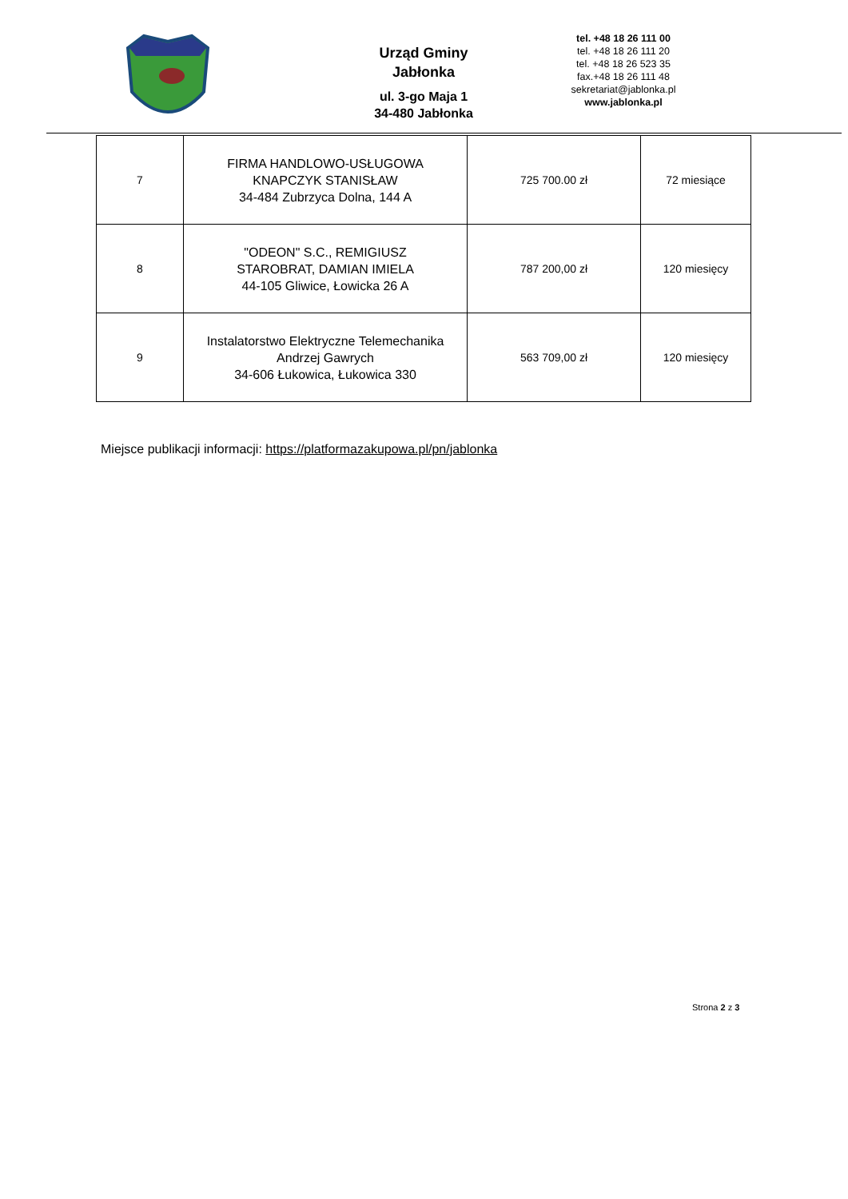Urząd Gminy
Jabłonka
ul. 3-go Maja 1
34-480 Jabłonka
tel. +48 18 26 111 00
tel. +48 18 26 111 20
tel. +48 18 26 523 35
fax.+48 18 26 111 48
sekretariat@jablonka.pl
www.jablonka.pl
| 7 | FIRMA HANDLOWO-USŁUGOWA KNAPCZYK STANISŁAW 34-484 Zubrzyca Dolna, 144 A | 725 700.00 zł | 72 miesiące |
| 8 | "ODEON" S.C., REMIGIUSZ STAROBRAT, DAMIAN IMIELA 44-105 Gliwice, Łowicka 26 A | 787 200,00 zł | 120 miesięcy |
| 9 | Instalatorstwo Elektryczne Telemechanika Andrzej Gawrych 34-606 Łukowica, Łukowica 330 | 563 709,00 zł | 120 miesięcy |
Miejsce publikacji informacji: https://platformazakupowa.pl/pn/jablonka
Strona 2 z 3